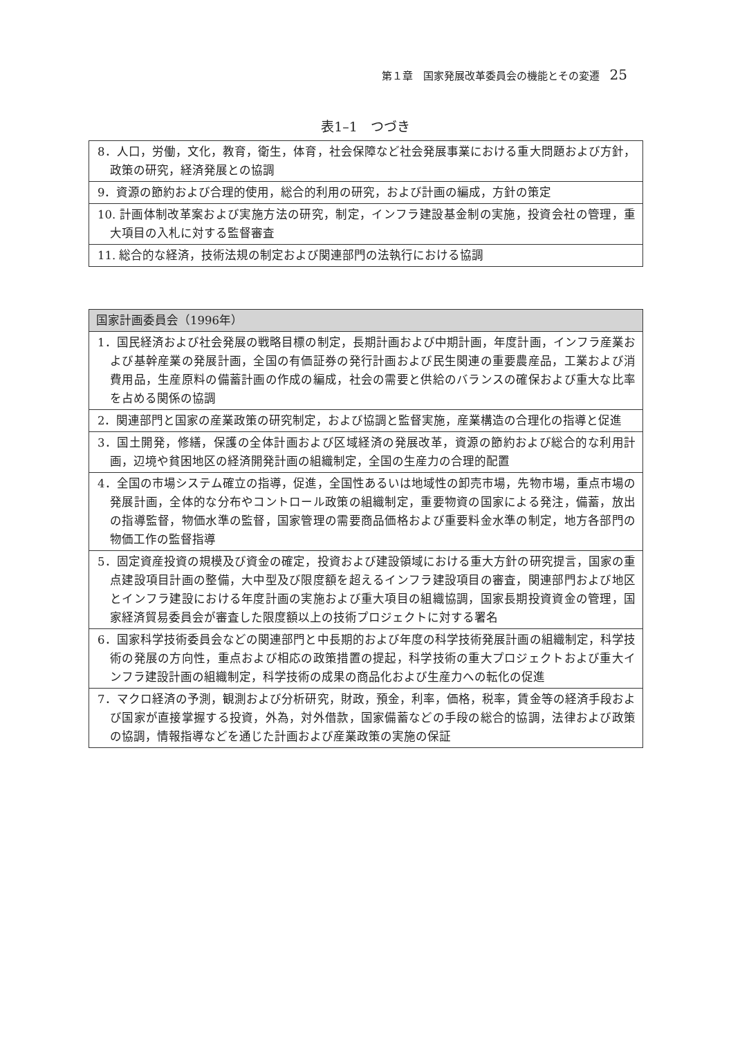第１章　国家発展改革委員会の機能とその変遷 25
表1–1　つづき
| 8．人口，労働，文化，教育，衛生，体育，社会保障など社会発展事業における重大問題および方針，政策の研究，経済発展との協調 |
| 9．資源の節約および合理的使用，総合的利用の研究，および計画の編成，方針の策定 |
| 10. 計画体制改革案および実施方法の研究，制定，インフラ建設基金制の実施，投資会社の管理，重大項目の入札に対する監督審査 |
| 11. 総合的な経済，技術法規の制定および関連部門の法執行における協調 |
| 国家計画委員会（1996年） |
| --- |
| 1．国民経済および社会発展の戦略目標の制定，長期計画および中期計画，年度計画，インフラ産業および基幹産業の発展計画，全国の有価証券の発行計画および民生関連の重要農産品，工業および消費用品，生産原料の備蓄計画の作成の編成，社会の需要と供給のバランスの確保および重大な比率を占める関係の協調 |
| 2．関連部門と国家の産業政策の研究制定，および協調と監督実施，産業構造の合理化の指導と促進 |
| 3．国土開発，修繕，保護の全体計画および区域経済の発展改革，資源の節約および総合的な利用計画，辺境や貧困地区の経済開発計画の組織制定，全国の生産力の合理的配置 |
| 4．全国の市場システム確立の指導，促進，全国性あるいは地域性の卸売市場，先物市場，重点市場の発展計画，全体的な分布やコントロール政策の組織制定，重要物資の国家による発注，備蓄，放出の指導監督，物価水準の監督，国家管理の需要商品価格および重要料金水準の制定，地方各部門の物価工作の監督指導 |
| 5．固定資産投資の規模及び資金の確定，投資および建設領域における重大方針の研究提言，国家の重点建設項目計画の整備，大中型及び限度額を超えるインフラ建設項目の審査，関連部門および地区とインフラ建設における年度計画の実施および重大項目の組織協調，国家長期投資資金の管理，国家経済貿易委員会が審査した限度額以上の技術プロジェクトに対する署名 |
| 6．国家科学技術委員会などの関連部門と中長期的および年度の科学技術発展計画の組織制定，科学技術の発展の方向性，重点および相応の政策措置の提起，科学技術の重大プロジェクトおよび重大インフラ建設計画の組織制定，科学技術の成果の商品化および生産力への転化の促進 |
| 7．マクロ経済の予測，観測および分析研究，財政，預金，利率，価格，税率，賃金等の経済手段および国家が直接掌握する投資，外為，対外借款，国家備蓄などの手段の総合的協調，法律および政策の協調，情報指導などを通じた計画および産業政策の実施の保証 |